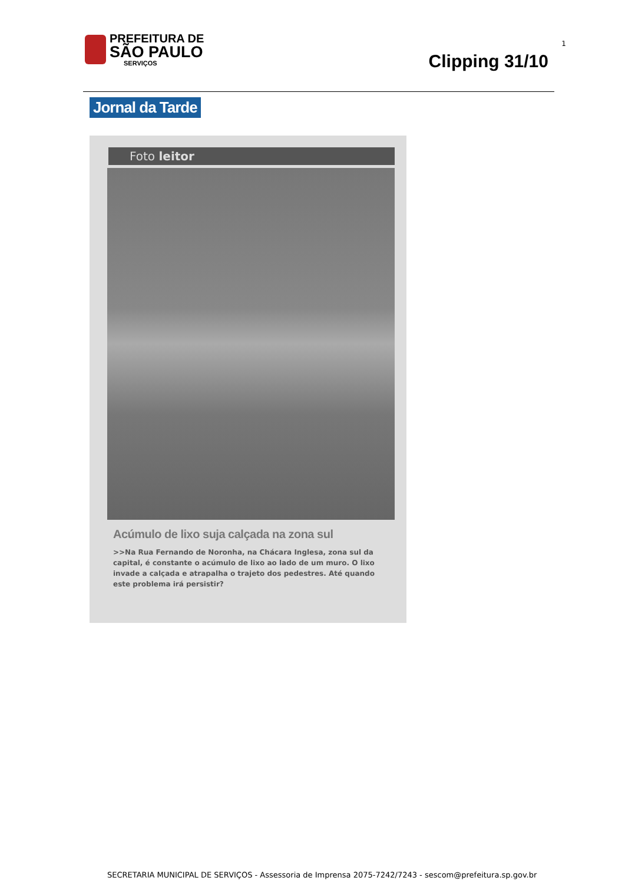PREFEITURA DE
SÃO PAULO
SERVIÇOS
1
Clipping 31/10
Jornal da Tarde
Foto leitor
Acúmulo de lixo suja calçada na zona sul
>>Na Rua Fernando de Noronha, na Chácara Inglesa, zona sul da capital, é constante o acúmulo de lixo ao lado de um muro. O lixo invade a calçada e atrapalha o trajeto dos pedestres. Até quando este problema irá persistir?
SECRETARIA MUNICIPAL DE SERVIÇOS - Assessoria de Imprensa 2075-7242/7243 - sescom@prefeitura.sp.gov.br